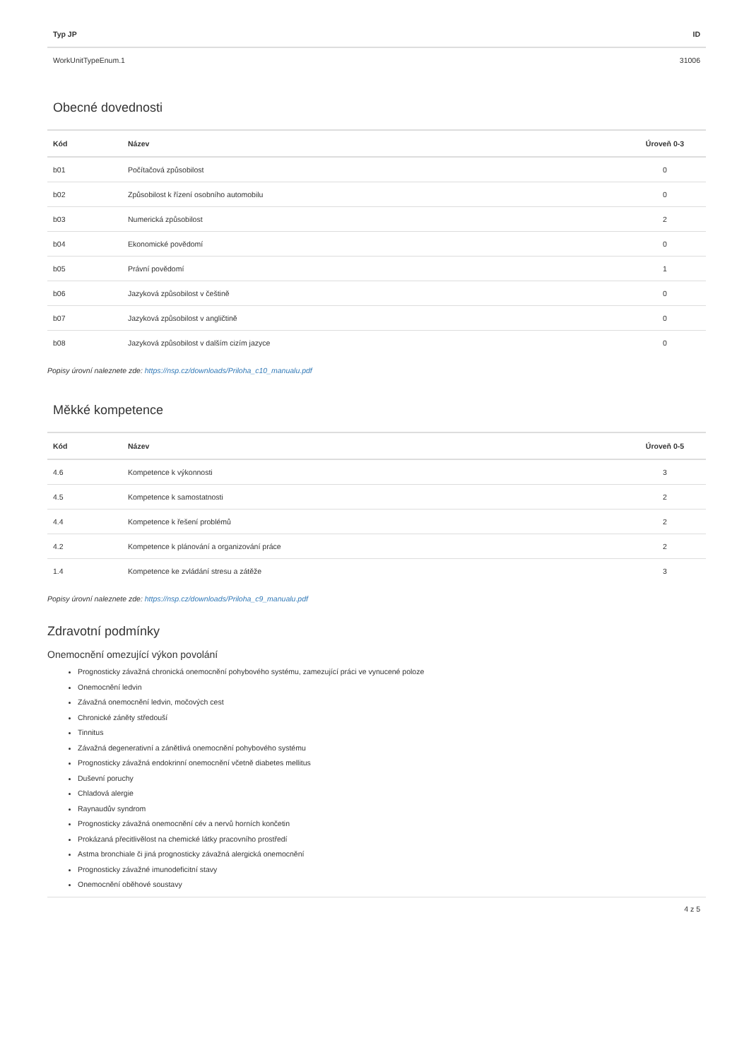| Typ JP | ID |
| --- | --- |
| WorkUnitTypeEnum.1 | 31006 |
Obecné dovednosti
| Kód | Název | Úroveň 0-3 |
| --- | --- | --- |
| b01 | Počítačová způsobilost | 0 |
| b02 | Způsobilost k řízení osobního automobilu | 0 |
| b03 | Numerická způsobilost | 2 |
| b04 | Ekonomické povědomí | 0 |
| b05 | Právní povědomí | 1 |
| b06 | Jazyková způsobilost v češtině | 0 |
| b07 | Jazyková způsobilost v angličtině | 0 |
| b08 | Jazyková způsobilost v dalším cizím jazyce | 0 |
Popisy úrovní naleznete zde: https://nsp.cz/downloads/Priloha_c10_manualu.pdf
Měkké kompetence
| Kód | Název | Úroveň 0-5 |
| --- | --- | --- |
| 4.6 | Kompetence k výkonnosti | 3 |
| 4.5 | Kompetence k samostatnosti | 2 |
| 4.4 | Kompetence k řešení problémů | 2 |
| 4.2 | Kompetence k plánování a organizování práce | 2 |
| 1.4 | Kompetence ke zvládání stresu a zátěže | 3 |
Popisy úrovní naleznete zde: https://nsp.cz/downloads/Priloha_c9_manualu.pdf
Zdravotní podmínky
Onemocnění omezující výkon povolání
Prognosticky závažná chronická onemocnění pohybového systému, zamezující práci ve vynucené poloze
Onemocnění ledvin
Závažná onemocnění ledvin, močových cest
Chronické záněty středouší
Tinnitus
Závažná degenerativní a zánětlivá onemocnění pohybového systému
Prognosticky závažná endokrinní onemocnění včetně diabetes mellitus
Duševní poruchy
Chladová alergie
Raynaudův syndrom
Prognosticky závažná onemocnění cév a nervů horních končetin
Prokázaná přecitlivělost na chemické látky pracovního prostředí
Astma bronchiale či jiná prognosticky závažná alergická onemocnění
Prognosticky závažné imunodeficitní stavy
Onemocnění oběhové soustavy
4 z 5